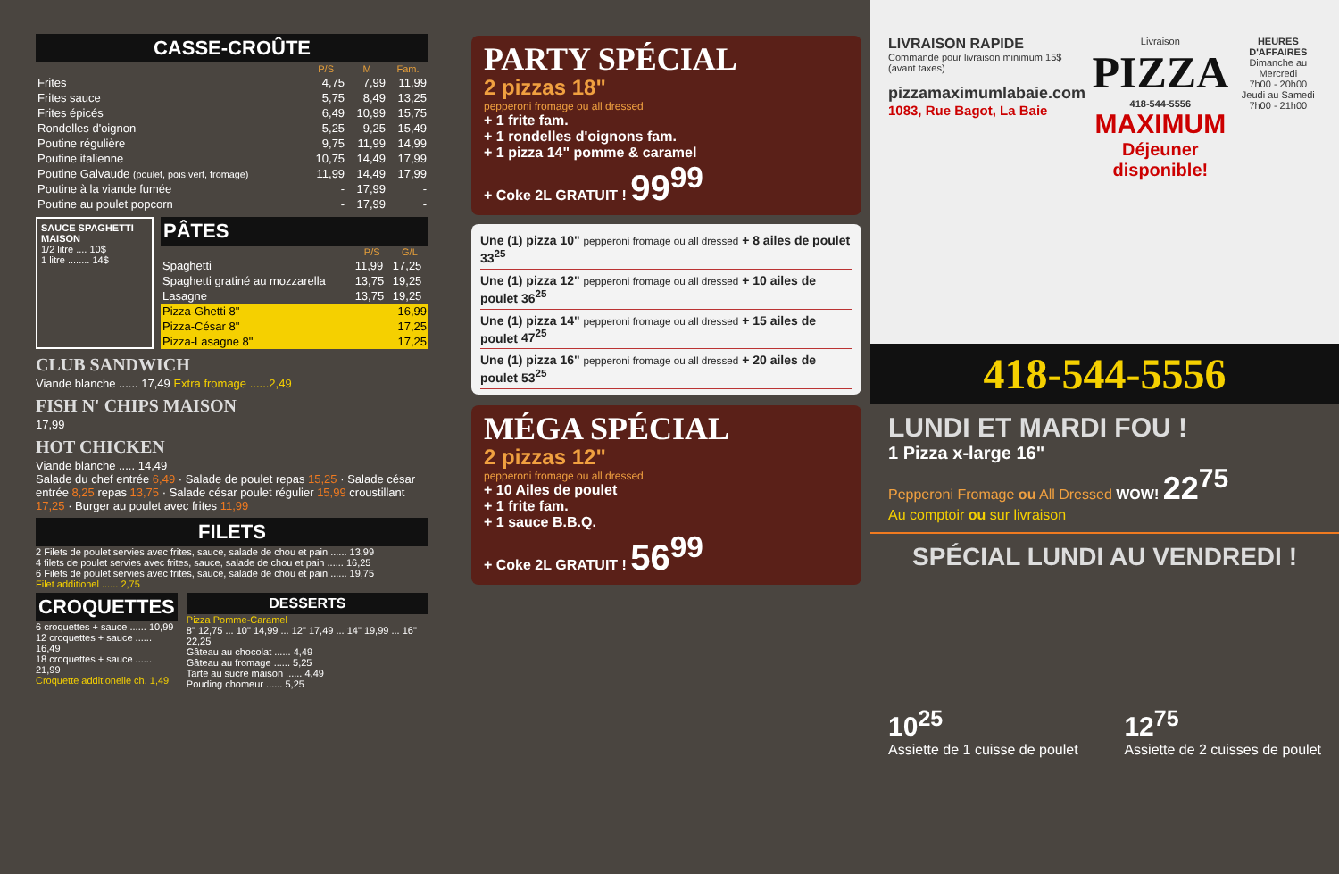CASSE-CROÛTE
| | P/S | M | Fam. |
| --- | --- | --- | --- |
| Frites | 4,75 | 7,99 | 11,99 |
| Frites sauce | 5,75 | 8,49 | 13,25 |
| Frites épicés | 6,49 | 10,99 | 15,75 |
| Rondelles d'oignon | 5,25 | 9,25 | 15,49 |
| Poutine régulière | 9,75 | 11,99 | 14,99 |
| Poutine italienne | 10,75 | 14,49 | 17,99 |
| Poutine Galvaude (poulet, pois vert, fromage) | 11,99 | 14,49 | 17,99 |
| Poutine à la viande fumée | - | 17,99 | - |
| Poutine au poulet popcorn | - | 17,99 | - |
SAUCE SPAGHETTI MAISON
1/2 litre .... 10$
1 litre ........ 14$
PÂTES
| | P/S | G/L |
| --- | --- | --- |
| Spaghetti | 11,99 | 17,25 |
| Spaghetti gratiné au mozzarella | 13,75 | 19,25 |
| Lasagne | 13,75 | 19,25 |
| Pizza-Ghetti 8" | 16,99 | |
| Pizza-César 8" | 17,25 | |
| Pizza-Lasagne 8" | 17,25 | |
CLUB SANDWICH
Viande blanche ...... 17,49 Extra fromage ......2,49
FISH N' CHIPS MAISON
17,99
HOT CHICKEN
Viande blanche ..... 14,49
Salade du chef entrée 6,49 · Salade de poulet repas 15,25 · Salade césar entrée 8,25 repas 13,75 · Salade césar poulet régulier 15,99 croustillant 17,25 · Burger au poulet avec frites 11,99
FILETS
2 Filets de poulet servies avec frites, sauce, salade de chou et pain ...... 13,99
4 filets de poulet servies avec frites, sauce, salade de chou et pain ...... 16,25
6 Filets de poulet servies avec frites, sauce, salade de chou et pain ...... 19,75
Filet additionel ...... 2,75
CROQUETTES
6 croquettes + sauce ...... 10,99
12 croquettes + sauce ...... 16,49
18 croquettes + sauce ...... 21,99
Croquette additionelle ch. 1,49
DESSERTS
Pizza Pomme-Caramel
8" 12,75 ... 10" 14,99 ... 12" 17,49 ... 14" 19,99 ... 16" 22,25
Gâteau au chocolat ...... 4,49
Gâteau au fromage ...... 5,25
Tarte au sucre maison ...... 4,49
Pouding chomeur ...... 5,25
PARTY SPÉCIAL
2 pizzas 18"
pepperoni fromage ou all dressed
+ 1 frite fam.
+ 1 rondelles d'oignons fam.
+ 1 pizza 14" pomme & caramel
+ Coke 2L GRATUIT ! 99<sup>99</sup>
Une (1) pizza 10" pepperoni fromage ou all dressed + 8 ailes de poulet 33<sup>25</sup>
Une (1) pizza 12" pepperoni fromage ou all dressed + 10 ailes de poulet 36<sup>25</sup>
Une (1) pizza 14" pepperoni fromage ou all dressed + 15 ailes de poulet 47<sup>25</sup>
Une (1) pizza 16" pepperoni fromage ou all dressed + 20 ailes de poulet 53<sup>25</sup>
MÉGA SPÉCIAL
2 pizzas 12"
pepperoni fromage ou all dressed
+ 10 Ailes de poulet
+ 1 frite fam.
+ 1 sauce B.B.Q.
+ Coke 2L GRATUIT ! 56<sup>99</sup>
LIVRAISON RAPIDE
Commande pour livraison minimum 15$ (avant taxes)
pizzamaximumlabaie.com
1083, Rue Bagot, La Baie
Livraison
PIZZA
418-544-5556
MAXIMUM
Déjeuner disponible!
HEURES D'AFFAIRES
Dimanche au Mercredi
7h00 - 20h00
Jeudi au Samedi
7h00 - 21h00
418-544-5556
LUNDI ET MARDI FOU !
1 Pizza x-large 16"
Pepperoni Fromage ou All Dressed WOW! 22<sup>75</sup>
Au comptoir ou sur livraison
SPÉCIAL LUNDI AU VENDREDI !
10<sup>25</sup>
Assiette de 1 cuisse de poulet
12<sup>75</sup>
Assiette de 2 cuisses de poulet